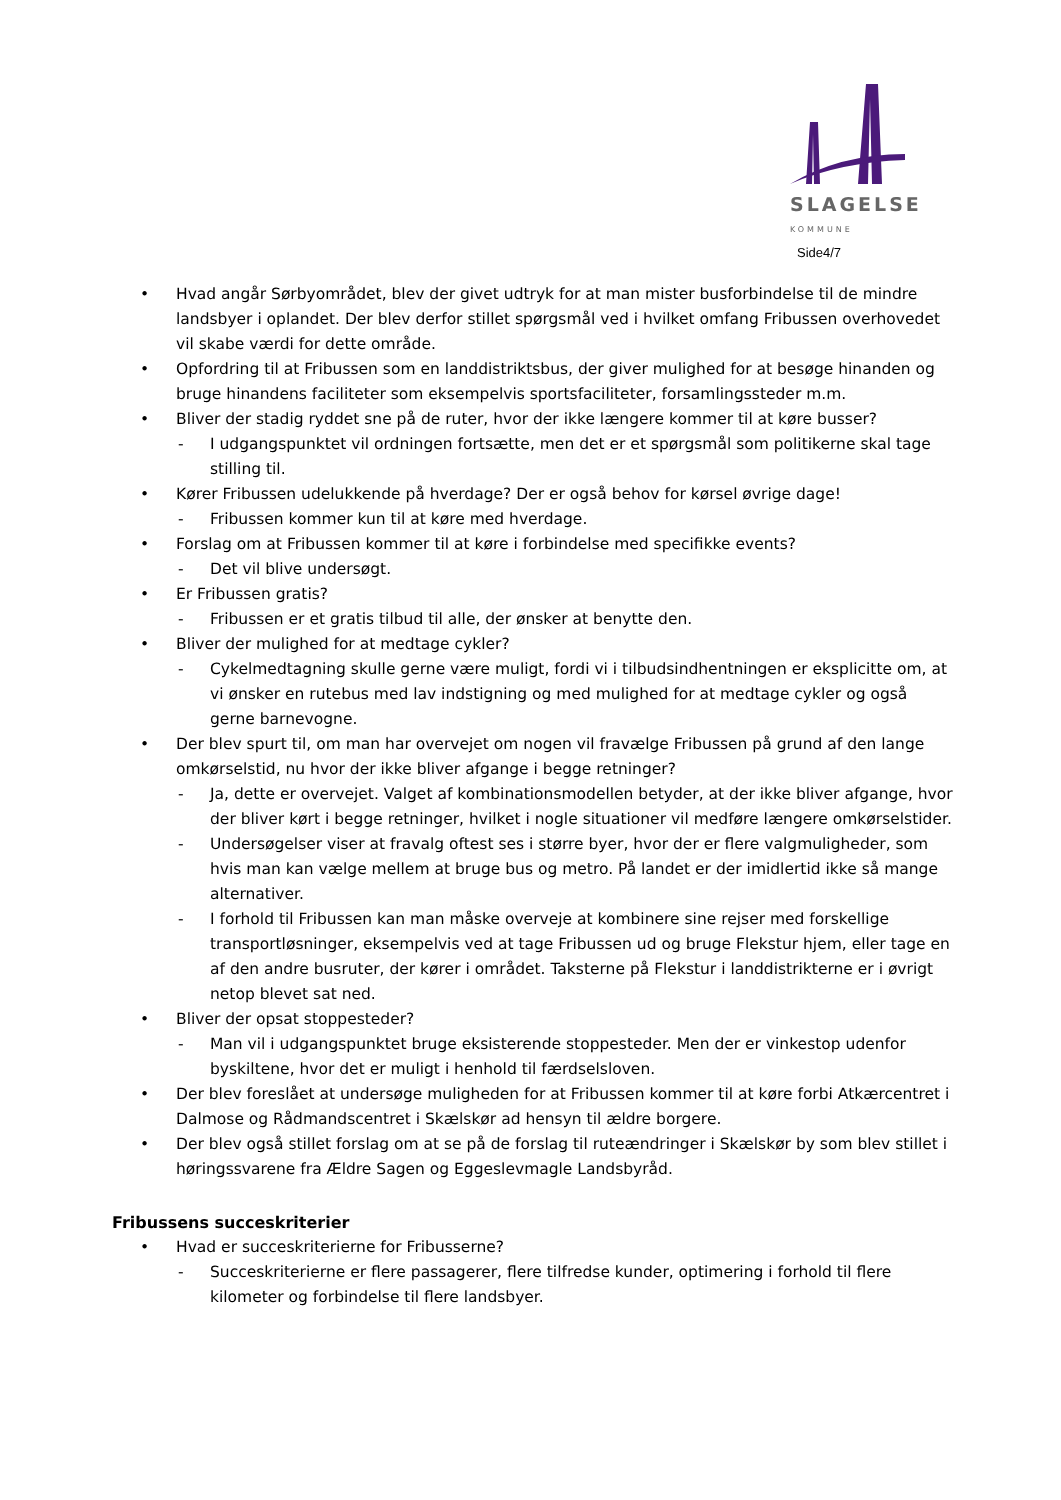SLAGELSE
KOMMUNE
Side4/7
• Hvad angår Sørbyområdet, blev der givet udtryk for at man mister busforbindelse til de mindre landsbyer i oplandet. Der blev derfor stillet spørgsmål ved i hvilket omfang Fribussen overhovedet vil skabe værdi for dette område.
• Opfordring til at Fribussen som en landdistriktsbus, der giver mulighed for at besøge hinanden og bruge hinandens faciliteter som eksempelvis sportsfaciliteter, forsamlingssteder m.m.
• Bliver der stadig ryddet sne på de ruter, hvor der ikke længere kommer til at køre busser?
- I udgangspunktet vil ordningen fortsætte, men det er et spørgsmål som politikerne skal tage stilling til.
• Kører Fribussen udelukkende på hverdage? Der er også behov for kørsel øvrige dage!
- Fribussen kommer kun til at køre med hverdage.
• Forslag om at Fribussen kommer til at køre i forbindelse med specifikke events?
- Det vil blive undersøgt.
• Er Fribussen gratis?
- Fribussen er et gratis tilbud til alle, der ønsker at benytte den.
• Bliver der mulighed for at medtage cykler?
- Cykelmedtagning skulle gerne være muligt, fordi vi i tilbudsindhentningen er eksplicitte om, at vi ønsker en rutebus med lav indstigning og med mulighed for at medtage cykler og også gerne barnevogne.
• Der blev spurt til, om man har overvejet om nogen vil fravælge Fribussen på grund af den lange omkørselstid, nu hvor der ikke bliver afgange i begge retninger?
- Ja, dette er overvejet. Valget af kombinationsmodellen betyder, at der ikke bliver afgange, hvor der bliver kørt i begge retninger, hvilket i nogle situationer vil medføre længere omkørselstider.
- Undersøgelser viser at fravalg oftest ses i større byer, hvor der er flere valgmuligheder, som hvis man kan vælge mellem at bruge bus og metro. På landet er der imidlertid ikke så mange alternativer.
- I forhold til Fribussen kan man måske overveje at kombinere sine rejser med forskellige transportløsninger, eksempelvis ved at tage Fribussen ud og bruge Flekstur hjem, eller tage en af den andre busruter, der kører i området. Taksterne på Flekstur i landdistrikterne er i øvrigt netop blevet sat ned.
• Bliver der opsat stoppesteder?
- Man vil i udgangspunktet bruge eksisterende stoppesteder. Men der er vinkestop udenfor byskiltene, hvor det er muligt i henhold til færdselsloven.
• Der blev foreslået at undersøge muligheden for at Fribussen kommer til at køre forbi Atkærcentret i Dalmose og Rådmandscentret i Skælskør ad hensyn til ældre borgere.
• Der blev også stillet forslag om at se på de forslag til ruteændringer i Skælskør by som blev stillet i høringssvarene fra Ældre Sagen og Eggeslevmagle Landsbyråd.
Fribussens succeskriterier
• Hvad er succeskriterierne for Fribusserne?
- Succeskriterierne er flere passagerer, flere tilfredse kunder, optimering i forhold til flere kilometer og forbindelse til flere landsbyer.